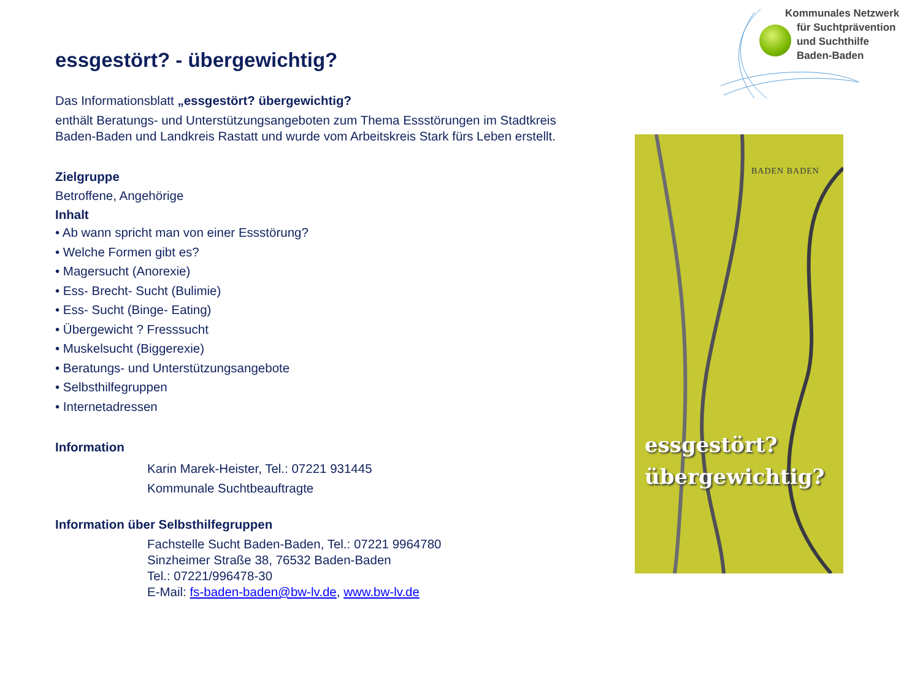Kommunales Netzwerk
für Suchtprävention
und Suchthilfe
Baden-Baden
essgestört? - übergewichtig?
Das Informationsblatt „essgestört? übergewichtig?
enthält Beratungs- und Unterstützungsangeboten zum Thema Essstörungen im Stadtkreis Baden-Baden und Landkreis Rastatt und wurde vom Arbeitskreis Stark fürs Leben erstellt.
Zielgruppe
Betroffene, Angehörige
Inhalt
• Ab wann spricht man von einer Essstörung?
• Welche Formen gibt es?
• Magersucht (Anorexie)
• Ess- Brecht- Sucht (Bulimie)
• Ess- Sucht (Binge- Eating)
• Übergewicht ? Fresssucht
• Muskelsucht (Biggerexie)
• Beratungs- und Unterstützungsangebote
• Selbsthilfegruppen
• Internetadressen
Information
Karin Marek-Heister, Tel.: 07221 931445
Kommunale Suchtbeauftragte
Information über Selbsthilfegruppen
Fachstelle Sucht Baden-Baden, Tel.: 07221 9964780
Sinzheimer Straße 38, 76532 Baden-Baden
Tel.: 07221/996478-30
E-Mail: fs-baden-baden@bw-lv.de, www.bw-lv.de
BADEN BADEN
essgestört?
übergewichtig?